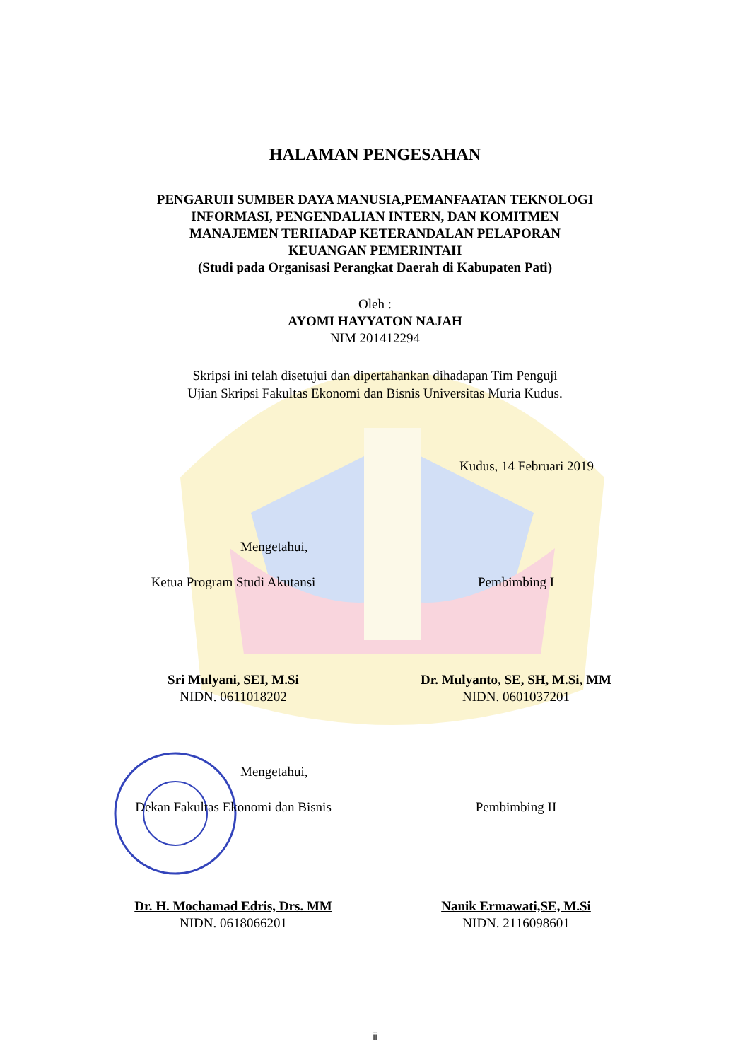HALAMAN PENGESAHAN
PENGARUH SUMBER DAYA MANUSIA,PEMANFAATAN TEKNOLOGI
INFORMASI, PENGENDALIAN INTERN, DAN KOMITMEN
MANAJEMEN TERHADAP KETERANDALAN PELAPORAN
KEUANGAN PEMERINTAH
(Studi pada Organisasi Perangkat Daerah di Kabupaten Pati)
Oleh :
AYOMI HAYYATON NAJAH
NIM 201412294
Skripsi ini telah disetujui dan dipertahankan dihadapan Tim Penguji
Ujian Skripsi Fakultas Ekonomi dan Bisnis Universitas Muria Kudus.
Kudus, 14 Februari 2019
Mengetahui,
Ketua Program Studi Akutansi Pembimbing I
Sri Mulyani, SEI, M.Si
NIDN. 0611018202
Dr. Mulyanto, SE, SH, M.Si, MM
NIDN. 0601037201
Mengetahui,
Dekan Fakultas Ekonomi dan Bisnis
Pembimbing II
Dr. H. Mochamad Edris, Drs. MM
NIDN. 0618066201
Nanik Ermawati,SE, M.Si
NIDN. 2116098601
ii